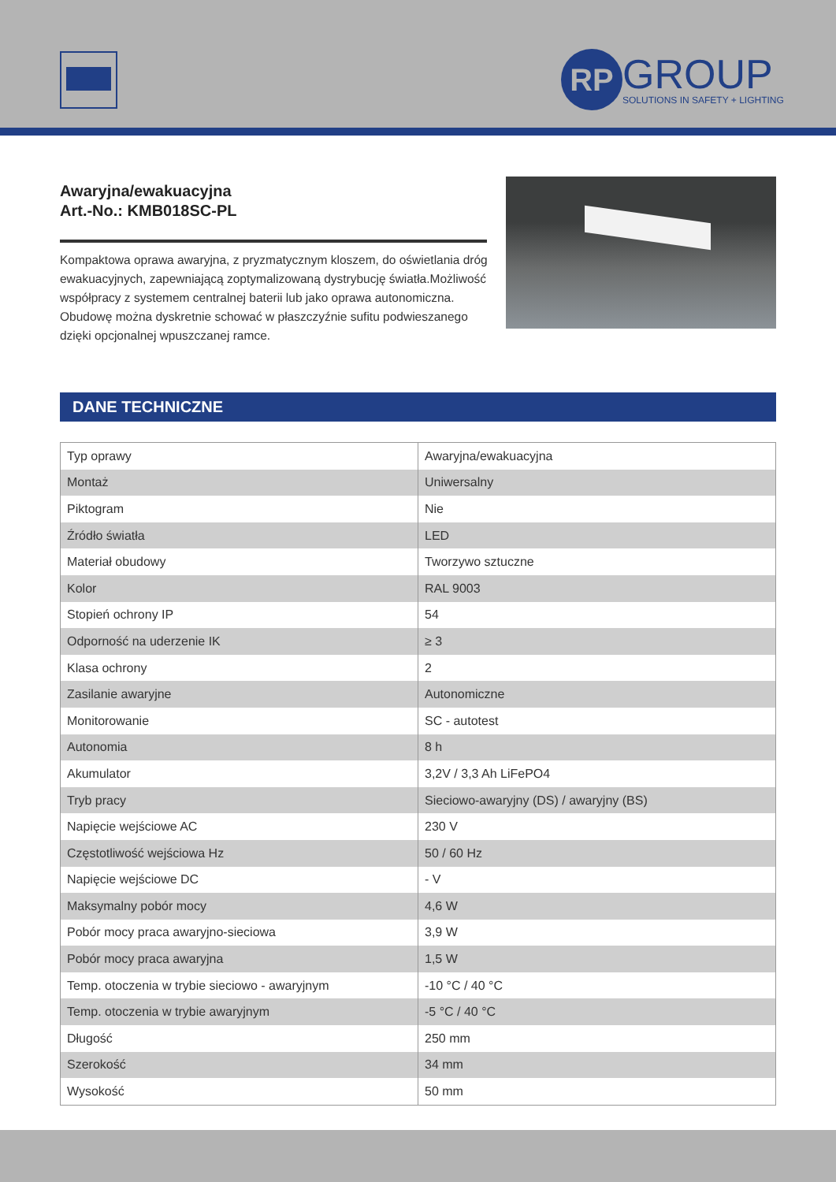RP
GROUP
SOLUTIONS IN SAFETY + LIGHTING
Awaryjna/ewakuacyjna
Art.-No.: KMB018SC-PL
Kompaktowa oprawa awaryjna, z pryzmatycznym kloszem, do oświetlania dróg ewakuacyjnych, zapewniającą zoptymalizowaną dystrybucję światła.Możliwość współpracy z systemem centralnej baterii lub jako oprawa autonomiczna. Obudowę można dyskretnie schować w płaszczyźnie sufitu podwieszanego dzięki opcjonalnej wpuszczanej ramce.
DANE TECHNICZNE
| Typ oprawy | Awaryjna/ewakuacyjna |
| Montaż | Uniwersalny |
| Piktogram | Nie |
| Źródło światła | LED |
| Materiał obudowy | Tworzywo sztuczne |
| Kolor | RAL 9003 |
| Stopień ochrony IP | 54 |
| Odporność na uderzenie IK | ≥ 3 |
| Klasa ochrony | 2 |
| Zasilanie awaryjne | Autonomiczne |
| Monitorowanie | SC - autotest |
| Autonomia | 8 h |
| Akumulator | 3,2V / 3,3 Ah LiFePO4 |
| Tryb pracy | Sieciowo-awaryjny (DS) / awaryjny (BS) |
| Napięcie wejściowe AC | 230 V |
| Częstotliwość wejściowa Hz | 50 / 60 Hz |
| Napięcie wejściowe DC | - V |
| Maksymalny pobór mocy | 4,6 W |
| Pobór mocy praca awaryjno-sieciowa | 3,9 W |
| Pobór mocy praca awaryjna | 1,5 W |
| Temp. otoczenia w trybie sieciowo - awaryjnym | -10 °C / 40 °C |
| Temp. otoczenia w trybie awaryjnym | -5 °C / 40 °C |
| Długość | 250 mm |
| Szerokość | 34 mm |
| Wysokość | 50 mm |